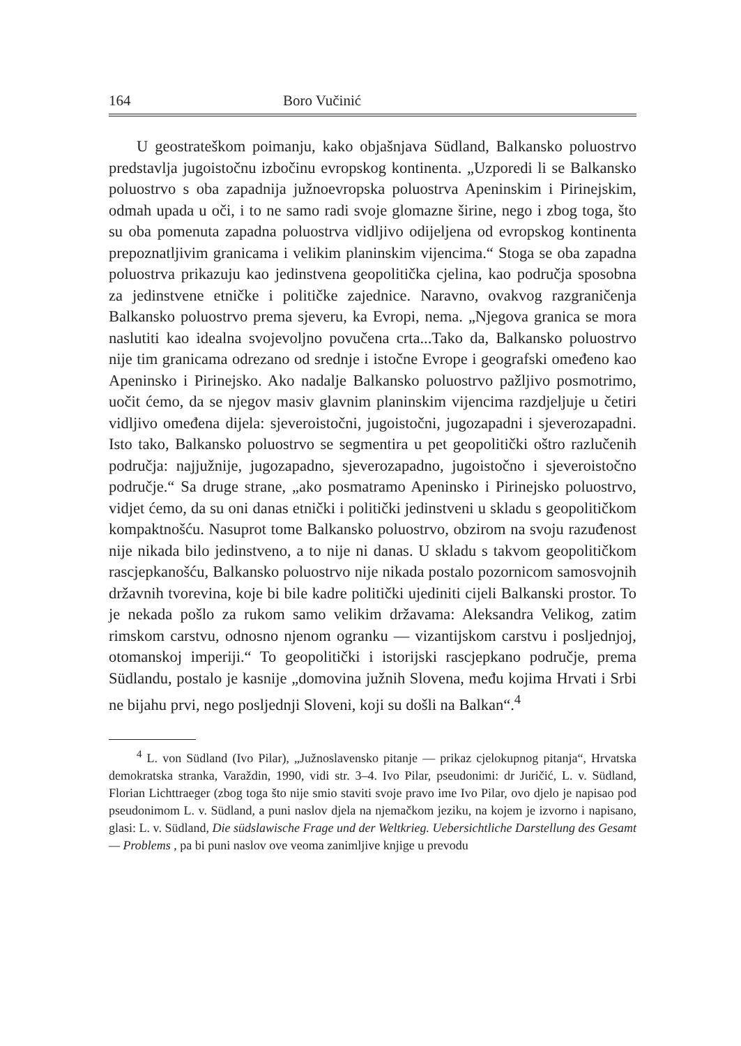164 Boro Vučinić
U geostrateškom poimanju, kako objašnjava Südland, Balkansko poluostrvo predstavlja jugoistočnu izbočinu evropskog kontinenta. „Uzporedi li se Balkansko poluostrvo s oba zapadnija južnoevropska poluostrva Apeninskim i Pirinejskim, odmah upada u oči, i to ne samo radi svoje glomazne širine, nego i zbog toga, što su oba pomenuta zapadna poluostrva vidljivo odijeljena od evropskog kontinenta prepoznatljivim granicama i velikim planinskim vijencima.“ Stoga se oba zapadna poluostrva prikazuju kao jedinstvena geopolitička cjelina, kao područja sposobna za jedinstvene etničke i političke zajednice. Naravno, ovakvog razgraničenja Balkansko poluostrvo prema sjeveru, ka Evropi, nema. „Njegova granica se mora naslutiti kao idealna svojevoljno povučena crta...Tako da, Balkansko poluostrvo nije tim granicama odrezano od srednje i istočne Evrope i geografski omeđeno kao Apeninsko i Pirinejsko. Ako nadalje Balkansko poluostrvo pažljivo posmotrimo, uočit ćemo, da se njegov masiv glavnim planinskim vijencima razdjeljuje u četiri vidljivo omeđena dijela: sjeveroistočni, jugoistočni, jugozapadni i sjeverozapadni. Isto tako, Balkansko poluostrvo se segmentira u pet geopolitički oštro razlučenih područja: najjužnije, jugozapadno, sjeverozapadno, jugoistočno i sjeveroistočno područje.“ Sa druge strane, „ako posmatramo Apeninsko i Pirinejsko poluostrvo, vidjet ćemo, da su oni danas etnički i politički jedinstveni u skladu s geopolitičkom kompaktnošću. Nasuprot tome Balkansko poluostrvo, obzirom na svoju razuđenost nije nikada bilo jedinstveno, a to nije ni danas. U skladu s takvom geopolitičkom rascjepkanošću, Balkansko poluostrvo nije nikada postalo pozornicom samosvojnih državnih tvorevina, koje bi bile kadre politički ujediniti cijeli Balkanski prostor. To je nekada pošlo za rukom samo velikim državama: Aleksandra Velikog, zatim rimskom carstvu, odnosno njenom ogranku — vizantijskom carstvu i posljednjoj, otomanskoj imperiji.“ To geopolitički i istorijski rascjepkano područje, prema Südlandu, postalo je kasnije „domovina južnih Slovena, među kojima Hrvati i Srbi ne bijahu prvi, nego posljednji Sloveni, koji su došli na Balkan“.<sup>4</sup>
<sup>4</sup> L. von Südland (Ivo Pilar), „Južnoslavensko pitanje — prikaz cjelokupnog pitanja“, Hrvatska demokratska stranka, Varaždin, 1990, vidi str. 3–4. Ivo Pilar, pseudonimi: dr Juričić, L. v. Südland, Florian Lichttraeger (zbog toga što nije smio staviti svoje pravo ime Ivo Pilar, ovo djelo je napisao pod pseudonimom L. v. Südland, a puni naslov djela na njemačkom jeziku, na kojem je izvorno i napisano, glasi: L. v. Südland, Die südslawische Frage und der Weltkrieg. Uebersichtliche Darstellung des Gesamt — Problems , pa bi puni naslov ove veoma zanimljive knjige u prevodu